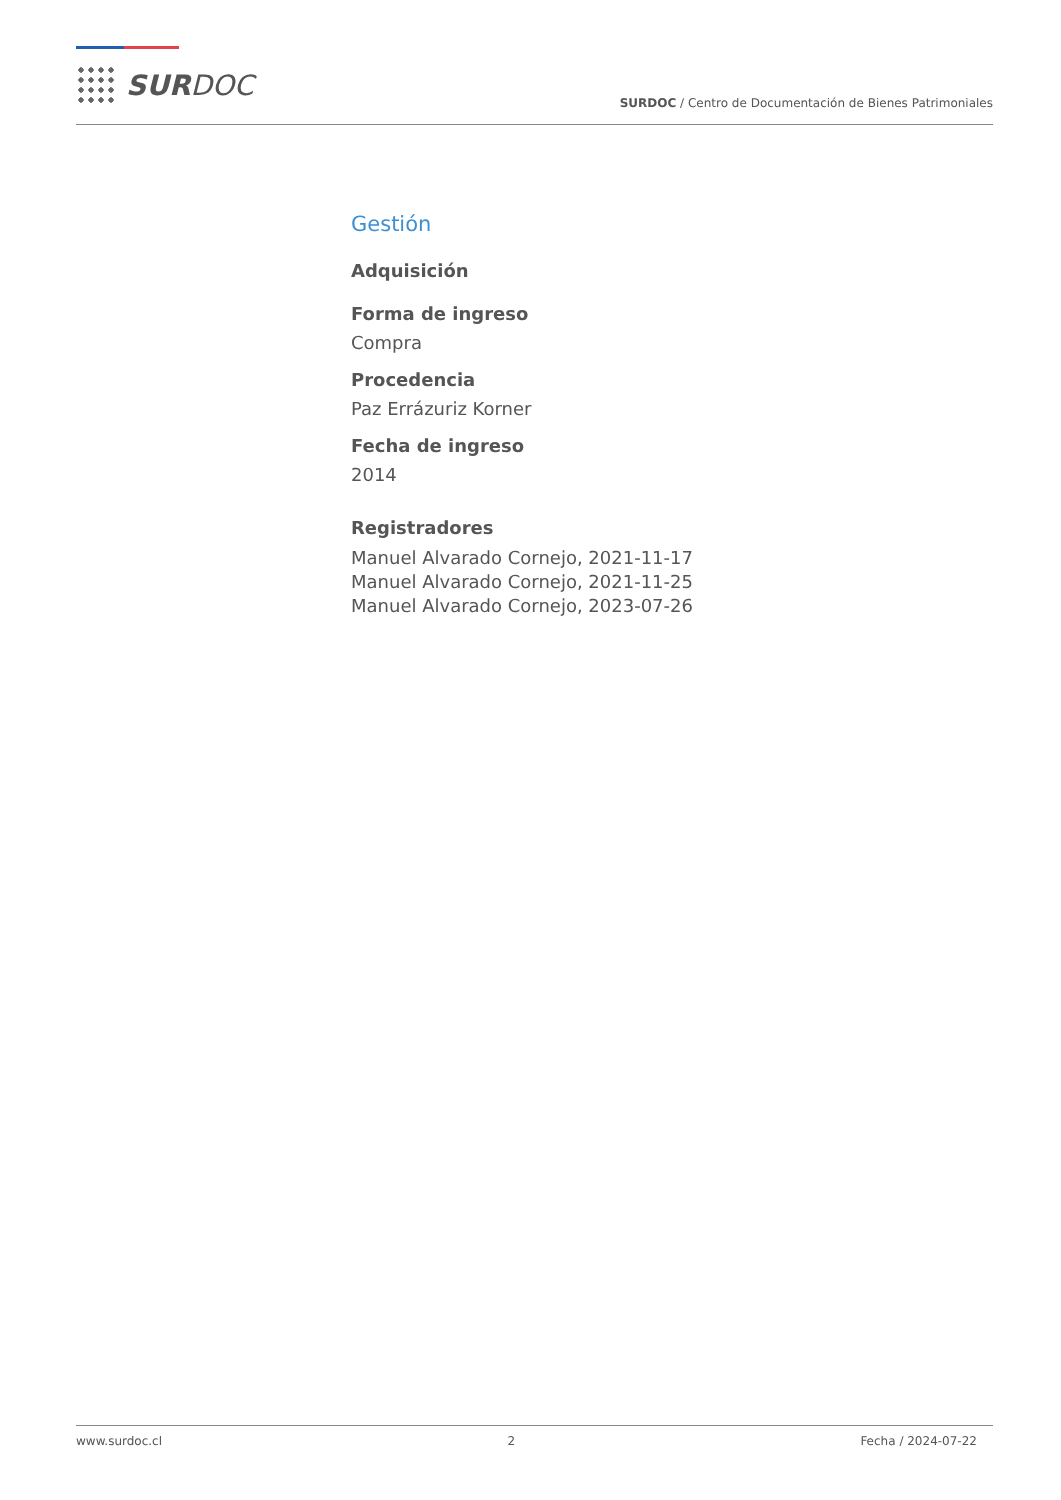SURDOC
SURDOC / Centro de Documentación de Bienes Patrimoniales
Gestión
Adquisición
Forma de ingreso
Compra
Procedencia
Paz Errázuriz Korner
Fecha de ingreso
2014
Registradores
Manuel Alvarado Cornejo, 2021-11-17
Manuel Alvarado Cornejo, 2021-11-25
Manuel Alvarado Cornejo, 2023-07-26
www.surdoc.cl 2 Fecha / 2024-07-22